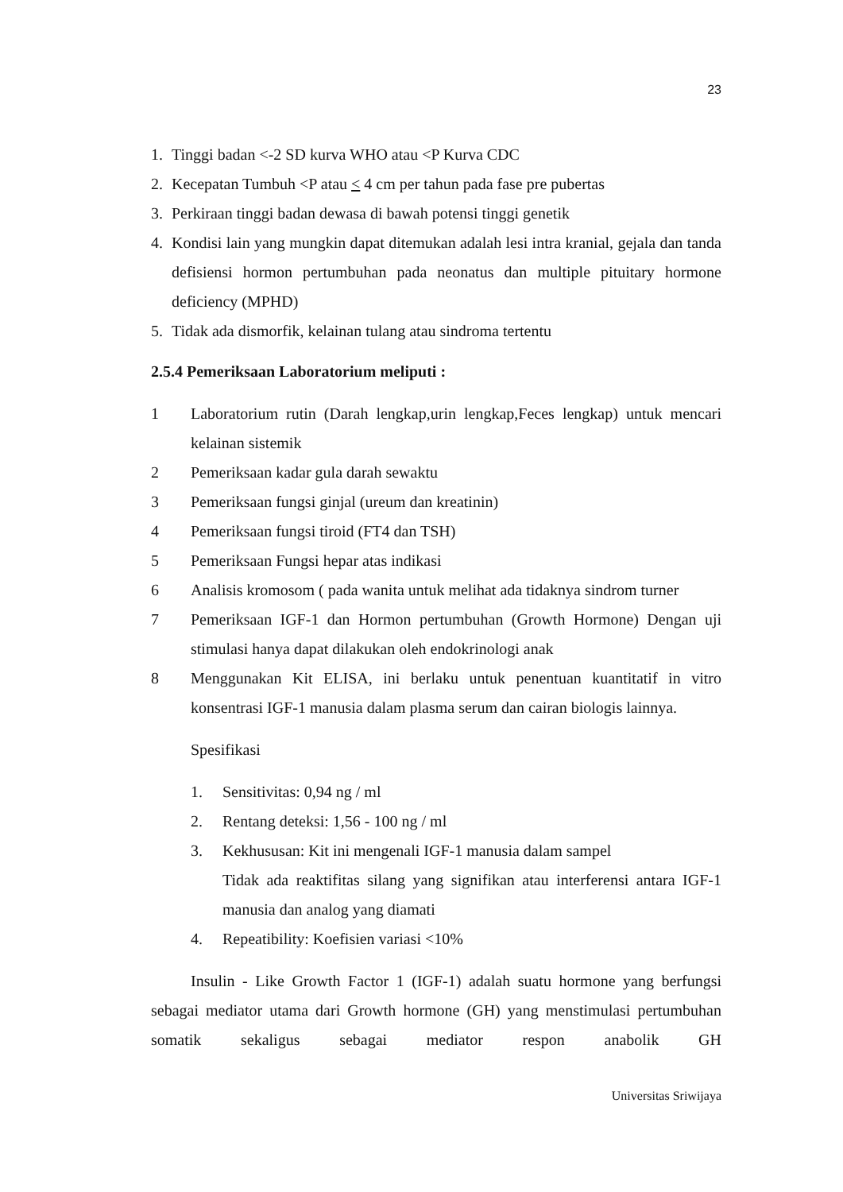23
1. Tinggi badan <-2 SD kurva WHO atau <P Kurva CDC
2. Kecepatan Tumbuh <P atau < 4 cm per tahun pada fase pre pubertas
3. Perkiraan tinggi badan dewasa di bawah potensi tinggi genetik
4. Kondisi lain yang mungkin dapat ditemukan adalah lesi intra kranial, gejala dan tanda defisiensi hormon pertumbuhan pada neonatus dan multiple pituitary hormone deficiency (MPHD)
5. Tidak ada dismorfik, kelainan tulang atau sindroma tertentu
2.5.4 Pemeriksaan Laboratorium meliputi :
1 Laboratorium rutin (Darah lengkap,urin lengkap,Feces lengkap) untuk mencari kelainan sistemik
2 Pemeriksaan kadar gula darah sewaktu
3 Pemeriksaan fungsi ginjal (ureum dan kreatinin)
4 Pemeriksaan fungsi tiroid (FT4 dan TSH)
5 Pemeriksaan Fungsi hepar atas indikasi
6 Analisis kromosom ( pada wanita untuk melihat ada tidaknya sindrom turner
7 Pemeriksaan IGF-1 dan Hormon pertumbuhan (Growth Hormone) Dengan uji stimulasi hanya dapat dilakukan oleh endokrinologi anak
8 Menggunakan Kit ELISA, ini berlaku untuk penentuan kuantitatif in vitro konsentrasi IGF-1 manusia dalam plasma serum dan cairan biologis lainnya.
Spesifikasi
1. Sensitivitas: 0,94 ng / ml
2. Rentang deteksi: 1,56 - 100 ng / ml
3. Kekhususan: Kit ini mengenali IGF-1 manusia dalam sampel
Tidak ada reaktifitas silang yang signifikan atau interferensi antara IGF-1 manusia dan analog yang diamati
4. Repeatibility: Koefisien variasi <10%
Insulin - Like Growth Factor 1 (IGF-1) adalah suatu hormone yang berfungsi sebagai mediator utama dari Growth hormone (GH) yang menstimulasi pertumbuhan somatik sekaligus sebagai mediator respon anabolik GH
Universitas Sriwijaya